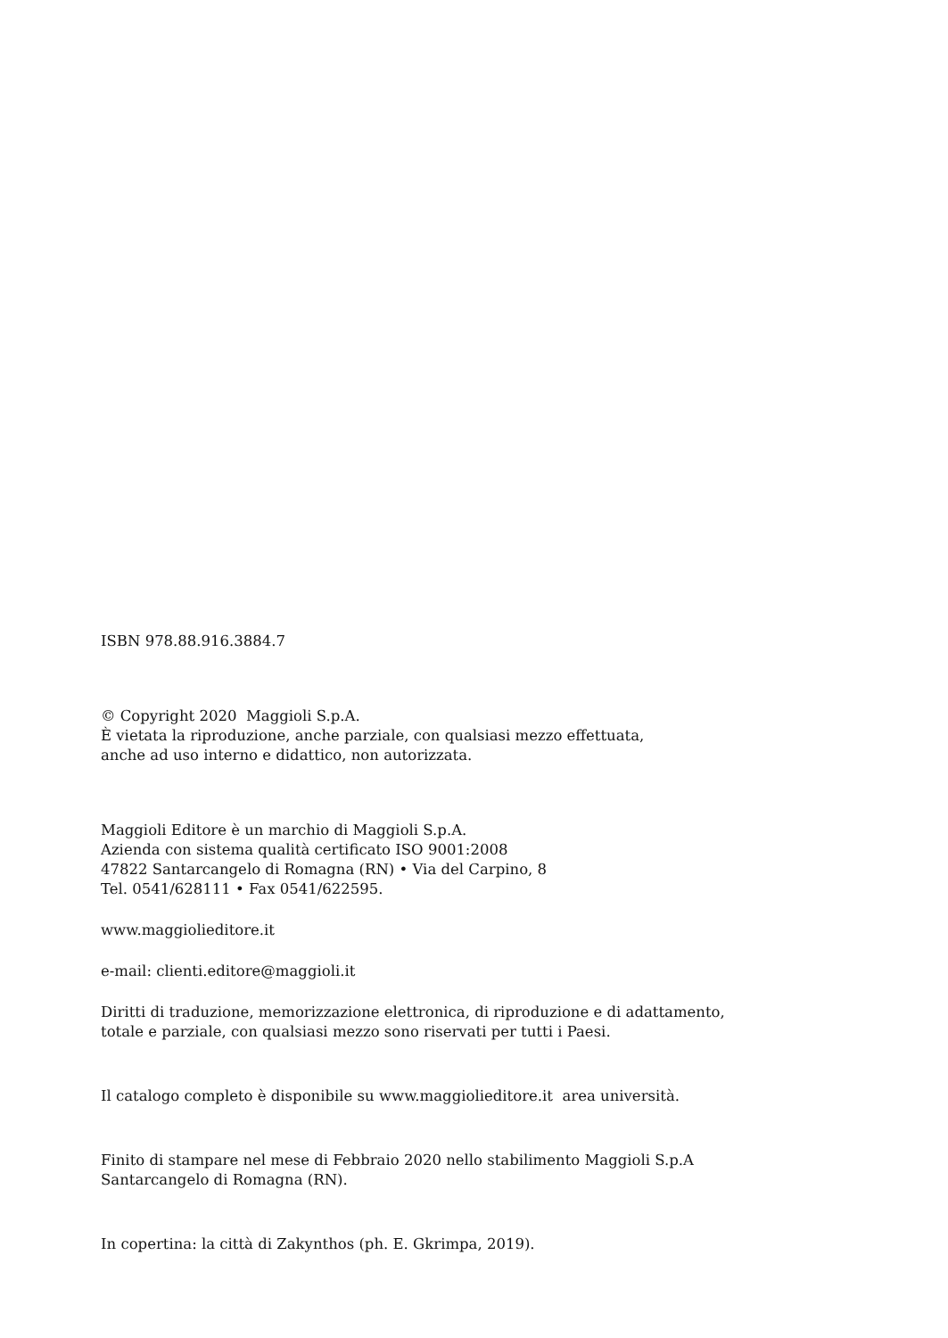ISBN 978.88.916.3884.7
© Copyright 2020 Maggioli S.p.A.
È vietata la riproduzione, anche parziale, con qualsiasi mezzo effettuata,
anche ad uso interno e didattico, non autorizzata.
Maggioli Editore è un marchio di Maggioli S.p.A.
Azienda con sistema qualità certificato ISO 9001:2008
47822 Santarcangelo di Romagna (RN) • Via del Carpino, 8
Tel. 0541/628111 • Fax 0541/622595.
www.maggiolieditore.it
e-mail: clienti.editore@maggioli.it
Diritti di traduzione, memorizzazione elettronica, di riproduzione e di adattamento,
totale e parziale, con qualsiasi mezzo sono riservati per tutti i Paesi.
Il catalogo completo è disponibile su www.maggiolieditore.it area università.
Finito di stampare nel mese di Febbraio 2020 nello stabilimento Maggioli S.p.A
Santarcangelo di Romagna (RN).
In copertina: la città di Zakynthos (ph. E. Gkrimpa, 2019).